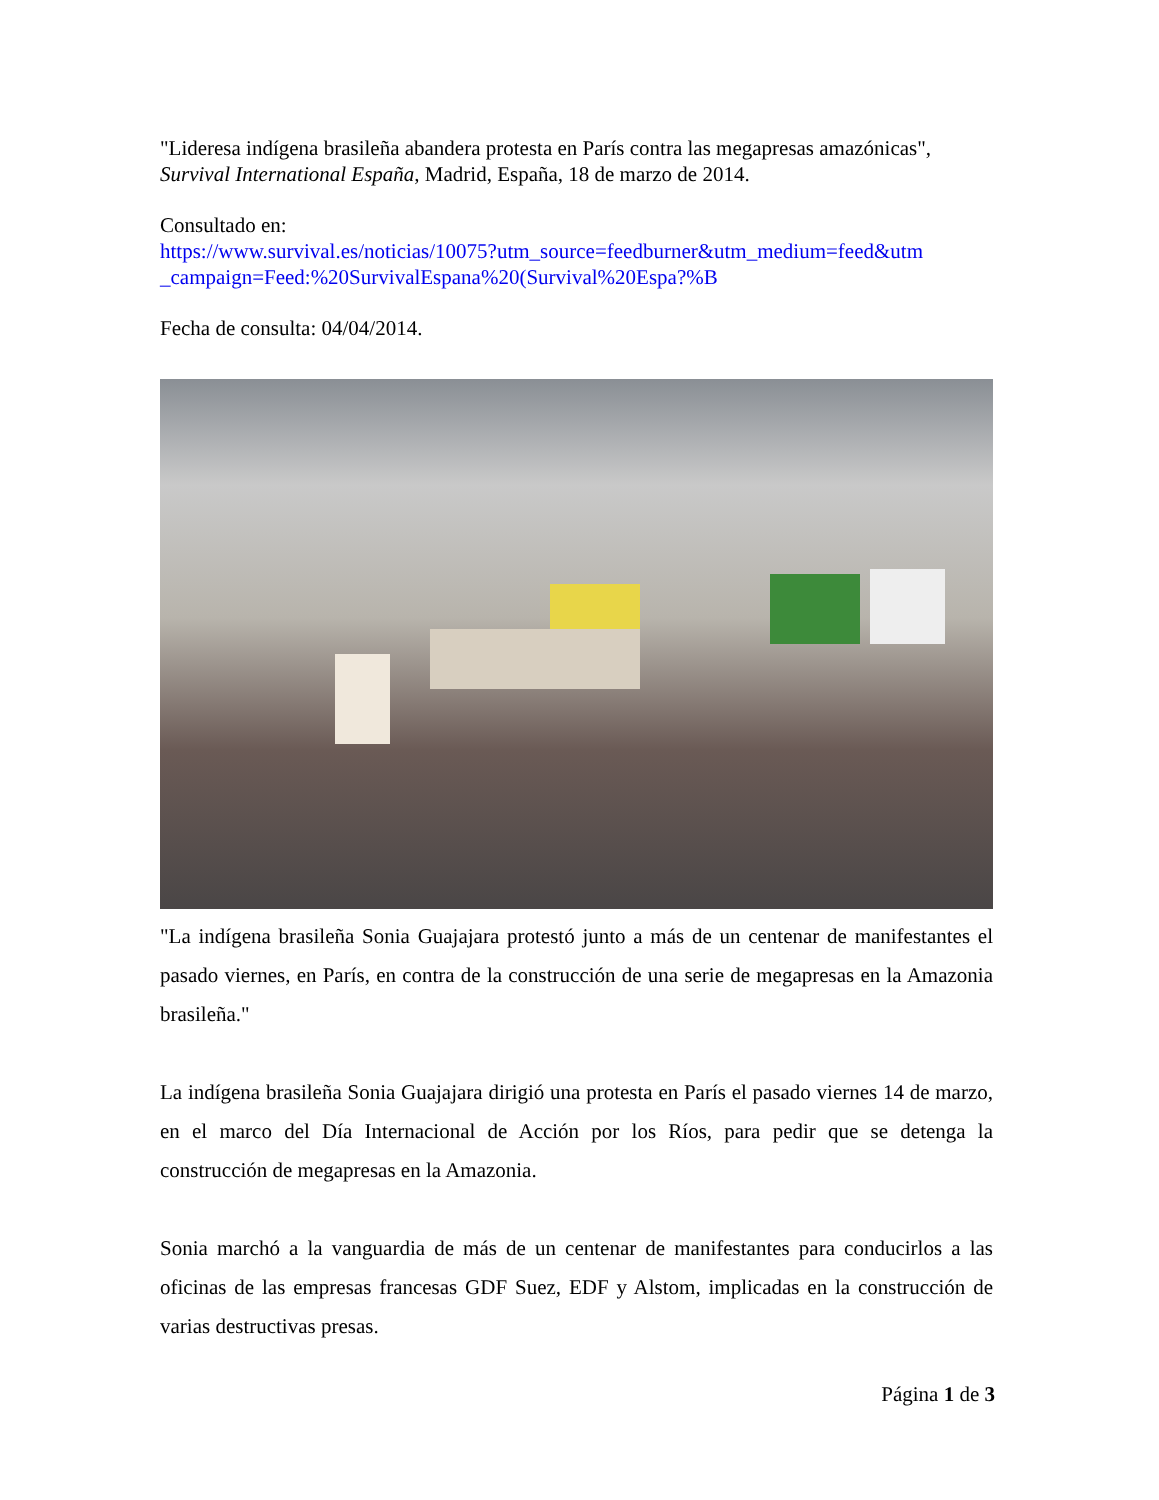"Lideresa indígena brasileña abandera protesta en París contra las megapresas amazónicas", Survival International España, Madrid, España, 18 de marzo de 2014.
Consultado en:
https://www.survival.es/noticias/10075?utm_source=feedburner&utm_medium=feed&utm _campaign=Feed:%20SurvivalEspana%20(Survival%20Espa?%B
Fecha de consulta: 04/04/2014.
"La indígena brasileña Sonia Guajajara protestó junto a más de un centenar de manifestantes el pasado viernes, en París, en contra de la construcción de una serie de megapresas en la Amazonia brasileña."
La indígena brasileña Sonia Guajajara dirigió una protesta en París el pasado viernes 14 de marzo, en el marco del Día Internacional de Acción por los Ríos, para pedir que se detenga la construcción de megapresas en la Amazonia.
Sonia marchó a la vanguardia de más de un centenar de manifestantes para conducirlos a las oficinas de las empresas francesas GDF Suez, EDF y Alstom, implicadas en la construcción de varias destructivas presas.
Página 1 de 3